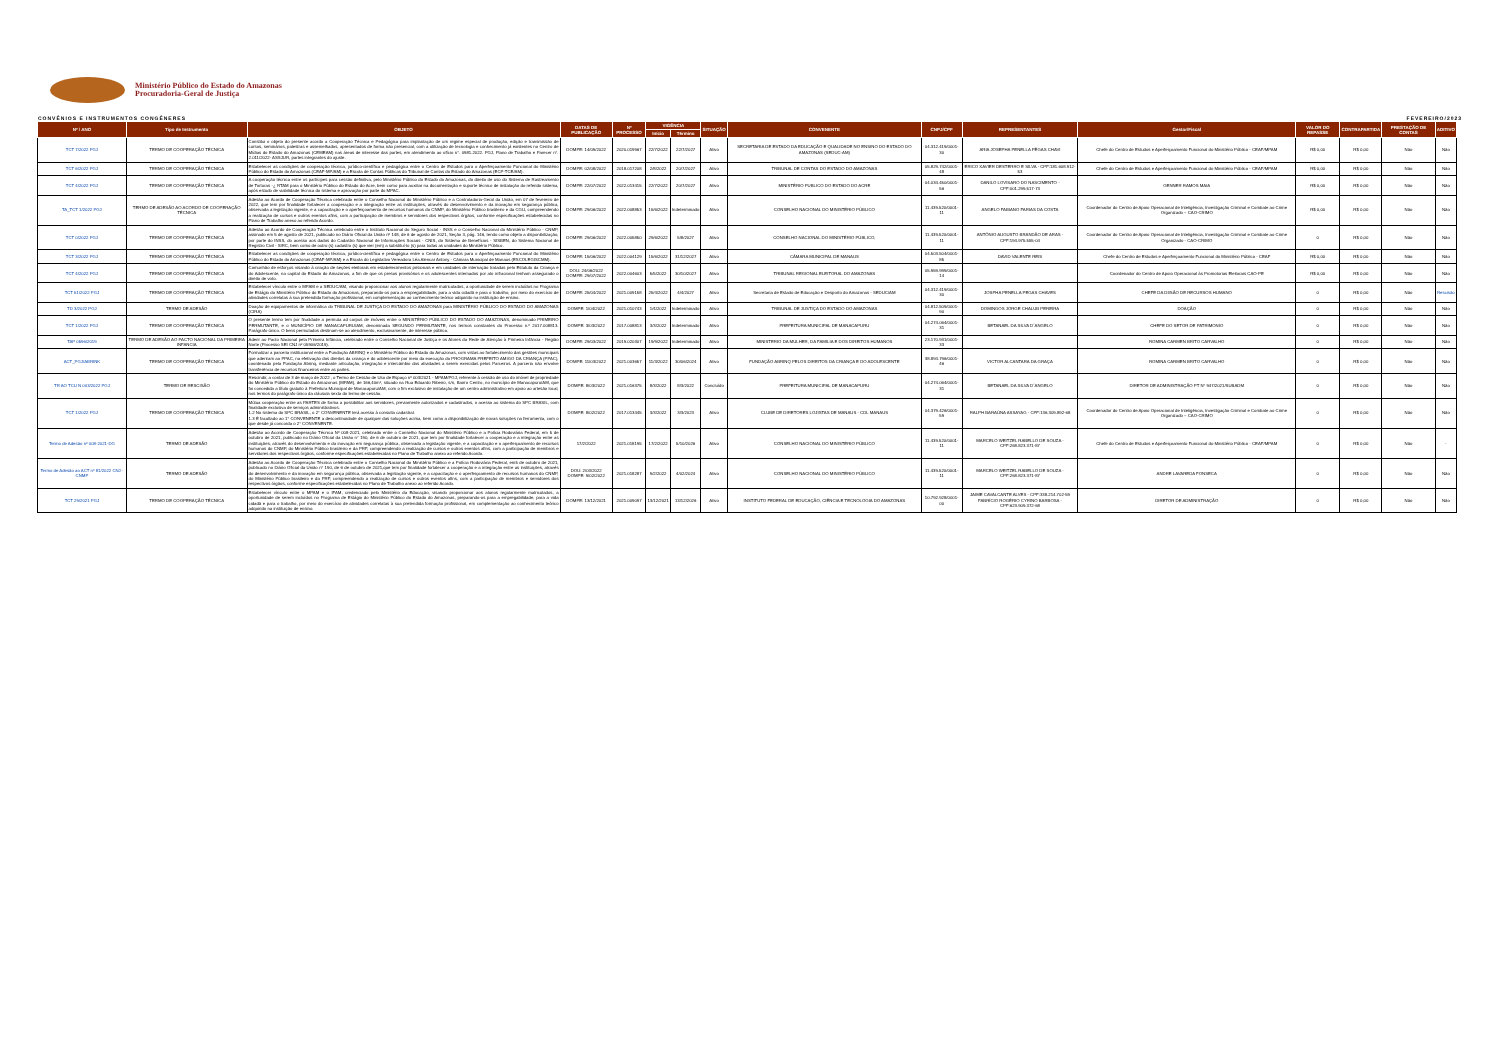Ministério Público do Estado do Amazonas
Procuradoria-Geral de Justiça
CONVÊNIOS E INSTRUMENTOS CONGÊNERES FEVEREIRO/2023
| Nº / ANO | Tipo de Instrumento | OBJETO | DATAS DE PUBLICAÇÃO | Nº PROCESSO | VIGÊNCIA | | SITUAÇÃO | CONVENENTE | CNPJ/CPF | REPRESENTANTES | Gestor/Fiscal | VALOR DO REPASSE | CONTRAPARTIDA | PRESTAÇÃO DE CONTAS | ADITIVO |
| --- | --- | --- | --- | --- | --- | --- | --- | --- | --- | --- | --- | --- | --- | --- | --- |
| | | | | | Início | Término | | | | | | | | | |
| TCT 7/2022 PGJ | TERMO DE COOPERAÇÃO TÉCNICA | Constitui o objeto do presente acordo a Cooperação Técnica e Pedagógica para implantação de um regime especial de produção, edição e transmissão de cursos, seminários, palestras e assemelhados, apresentados de forma não presencial, com a utilização de tecnologia e conhecimento já existentes no Centro de Mídias do Estado do Amazonas (CEMEAM) nas áreas de interesse das partes, em atendimento ao ofício n°. 0981.2022. PGJ, Plano de Trabalho e Parecer n°. 2.011/2022- ASSJUR, partes integrantes do ajuste. | DOMPE: 14/09/2022 | 2020.019967 | 22/7/2022 | 22/7/2027 | Ativo | SECRETARIA DE ESTADO DA EDUCAÇÃO E QUALIDADE NO ENSINO DO ESTADO DO AMAZONAS (SEDUC-AM) | 04.312.419/0001-30 | ARIA JOSEPHA PENELLA PÊGAS CHAVI | Chefe do Centro de Estudos e Aperfeiçoamento Funcional do Ministério Público - CEAF/MPAM | R$ 0,00 | R$ 0,00 | Não | Não |
| TCT 6/2022 PGJ | TERMO DE COOPERAÇÃO TÉCNICA | Estabelecer as condições de cooperação técnica, jurídico-científica e pedagógica entre o Centro de Estudos para o Aperfeiçoamento Funcional do Ministério Público do Estado do Amazonas (CEAF-MP/AM) e a Escola de Contas Públicas do Tribunal de Contas do Estado do Amazonas (ECP-TCE/AM). | DOMPE: 02/08/2022 | 2018.017208 | 2/8/2022 | 20/7/2027 | Ativo | TRIBUNAL DE CONTAS DO ESTADO DO AMAZONAS | 05.829.742/0001-48 | ERICO XAVIER DESTERRO E SILVA - CPF:181.608.912-53 | Chefe do Centro de Estudos e Aperfeiçoamento Funcional do Ministério Público - CEAF/MPAM | R$ 0,00 | R$ 0,00 | Não | Não |
| TCT 4/2022 PGJ | TERMO DE COOPERAÇÃO TÉCNICA | A cooperação técnica entre os partícipes para cessão definitiva, pelo Ministério Público do Estado do Amazonas, do direito de uso do Sistema de Rastreamento de Torturas -¿ RTAM para o Ministério Público do Estado do Acre, bem como para auxiliar na documentação e suporte técnico de instalação do referido sistema, após estudo de viabilidade técnica do sistema e aprovação por parte do MPAC. | DOMPE: 22/07/2022 | 2022.013415 | 22/7/2022 | 20/7/2027 | Ativo | MINISTÉRIO PUBLICO DO ESTADO DO ACRE | 04.034.450/0001-56 | DANILO LOVISARO DO NASCIMENTO - CPF:001.299.517-73 | GENNER RAMOS MAIA | R$ 0,00 | R$ 0,00 | Não | Não |
| TA_TCT 1/2022 PGJ | TERMO DE ADESÃO AO ACORDO DE COOPERAÇÃO TÉCNICA | Adesão ao Acordo de Cooperação Técnica celebrado entre o Conselho Nacional do Ministério Público e a Controladoria-Geral da União, em 07 de fevereiro de 2022, que tem por finalidade fortalecer a cooperação e a integração entre as instituições, através do desenvolvimento e da inovação em segurança pública, observada a legislação vigente, e a capacitação e o aperfeiçoamento de recursos humanos do CNMP, do Ministério Público brasileiro e da CGU, compreendendo a realização de cursos e outros eventos afins, com a participação de membros e servidores dos respectivos órgãos, conforme especificações estabelecidas no Plano de Trabalho anexo ao referido Acordo. | DOMPE: 29/06/2022 | 2022.008853 | 15/6/2022 | Indeterminado | Ativo | CONSELHO NACIONAL DO MINISTÉRIO PÚBLICO | 11.439.520/0001-11 | ANGELO FABIANO FARIAS DA COSTA | Coordenador do Centro de Apoio Operacional de Inteligência, Investigação Criminal e Combate ao Crime Organizado – CAO-CRIMO | R$ 0,00 | R$ 0,00 | Não | Não |
| TCT 0/2022 PGJ | TERMO DE COOPERAÇÃO TÉCNICA | Adesão ao Acordo de Cooperação Técnica celebrado entre o Instituto Nacional do Seguro Social - INSS e o Conselho Nacional do Ministério Público - CNMP, assinado em 5 de agosto de 2021, publicado no Diário Oficial da União nº 148, de 6 de agosto de 2021, Seção 3, pág. 146, tendo como objeto a disponibilização, por parte do INSS, do acesso aos dados do Cadastro Nacional de Informações Sociais - CNIS, do Sistema de Benefícios - SISBEN, do Sistema Nacional de Registro Civil - SIRC, bem como de outro (s) cadastro (s) que vier (em) a substituí-lo (s) para todas as unidades do Ministério Público. | DOMPE: 29/06/2022 | 2022.005850 | 29/6/2022 | 5/8/2027 | Ativo | CONSELHO NACIONAL DO MINISTÉRIO PÚBLICO, | 11.439.520/0001-11 | ANTÔNIO AUGUSTO BRANDÃO DE ARAS - CPF:194.975.555-04 | Coordenador do Centro de Apoio Operacional de Inteligência, Investigação Criminal e Combate ao Crime Organizado - CAO-CRIMO | 0 | R$ 0,00 | Não | Não |
| TCT 3/2022 PGJ | TERMO DE COOPERAÇÃO TÉCNICA | Estabelecer as condições de cooperação técnica, jurídico-científica e pedagógica entre o Centro de Estudos para o Aperfeiçoamento Funcional do Ministério Público do Estado do Amazonas (CEAF-MP/AM) e a Escola do Legislativo Vereadora Léa Alencar Antony - Câmara Municipal de Manaus (ESCOLEGISCMM). | DOMPE: 15/06/2022 | 2022.004129 | 15/6/2022 | 31/12/2027 | Ativo | CÂMARA MUNICIPAL DE MANAUS | 04.503.504/0001-85 | DAVID VALENTE REIS | Chefe do Centro de Estudos e Aperfeiçoamento Funcional do Ministério Público - CEAF | R$ 0,00 | R$ 0,00 | Não | Não |
| TCT 4/2022 PGJ | TERMO DE COOPERAÇÃO TÉCNICA | Comunhão de esforços visando à criação de seções eleitorais em estabelecimentos prisionais e em unidades de internação tratadas pelo Estatuto da Criança e do Adolescente, na capital do Estado do Amazonas, a fim de que os presos provisórios e os adolescentes internados por ato infracional tenham assegurado o direito de voto. | DOU: 24/06/2022 DOMPE: 29/07/2022 | 2022.004603 | 5/5/2022 | 30/10/2027 | Ativo | TRIBUNAL REGIONAL ELEITORAL DO AMAZONAS | 05.959.999/0001-14 | | Coordenador do Centro de Apoio Operacional às Promotorias Eleitorais CAO-PE | R$ 0,00 | R$ 0,00 | Não | Não |
| TCT 51/2022 PGJ | TERMO DE COOPERAÇÃO TÉCNICA | Estabelecer vínculo entre o MPAM e a SEDUC/AM, visando proporcionar aos alunos regularmente matriculados, a oportunidade de serem incluídos no Programa de Estágio do Ministério Público do Estado do Amazonas, preparando-os para a empregabilidade, para a vida cidadã e para o trabalho, por meio do exercício de atividades correlatas à sua pretendida formação profissional, em complementação ao conhecimento teórico adquirido na instituição de ensino. | DOMPE: 25/04/2022 | 2021.009158 | 25/4/2022 | 4/4/2027 | Ativo | Secretaria de Estado de Educação e Desporto do Amazonas - SEDUC/AM | 04.312.419/0001-30 | JOSPHA PENELLA PEGAS CHAVES | CHEFE DA DIISÃO DE RECURSOS HUMANO | 0 | R$ 0,00 | Não | Rescisão |
| TD 3/2022 PGJ | TERMO DE ADESÃO | Doação de equipamentos de informática do TRIBUNAL DE JUSTIÇA DO ESTADO DO AMAZONAS para MINISTÉRIO PÚBLICO DO ESTADO DO AMAZONAS (CIRA) | DOMPE: 1/04/2022 | 2021.010743 | 1/4/2022 | Indeterminado | Ativo | TRIBUNAL DE JUSTIÇA DO ESTADO DO AMAZONAS | 04.812.509/0001-90 | DOMINGOS JORGE CHALUB PEREIRA | DOAÇÃO | 0 | R$ 0,00 | Não | Não |
| TCT 1/2022 PGJ | TERMO DE COOPERAÇÃO TÉCNICA | O presente termo tem por finalidade a permuta ad corpus de imóveis entre o MINISTÉRIO PÚBLICO DO ESTADO DO AMAZONAS, denominado PRIMEIRO PERMUTANTE, e o MUNICÍPIO DE MANACAPURU/AM, denominada SEGUNDO PERMUTANTE, nos termos constantes do Processo n.º 2017.008813. Parágrafo único. O bens permutados destinam-se ao atendimento, exclusivamente, de interesse público. | DOMPE: 3/03/2022 | 2017.008813 | 3/3/2022 | Indeterminado | Ativo | PREFEITURA MUNICIPAL DE MANACAPURU | 04.274.064/0001-31 | BETANAEL DA SILVA D´ANGELO | CHEFE DO SETOR DE PATRIMONIO | 0 | R$ 0,00 | Não | Não |
| TAP 0596/2019 | TERMO DE ADESÃO AO PACTO NACIONAL DA PRIMEIRA INFANCIA | Aderir ao Pacto Nacional pela Primeira Infância, celebrado entre o Conselho Nacional de Justiça e os Atores da Rede de Atenção à Primeira Infância - Região Norte (Processo SEI CNJ nº 05906/2019). | DOMPE: 29/03/2022 | 2019.020307 | 19/9/2022 | Indeterminado | Ativo | MINISTERIO DA MULHER, DA FAMILIA E DOS DIREITOS HUMANOS | 23.170.931/0001-33 | | ROMINA CARMEN BRITO CARVALHO | 0 | R$ 0,00 | Não | Não |
| ACT_PGJ/ABRINK | TERMO DE COOPERAÇÃO TÉCNICA | Formalizar a parceria institucional entre a Fundação ABRINQ e o Ministério Público do Estado do Amazonas, com vistas ao fortalecimento das gestões municipais que aderiram ao PPAC, na efetivação dos direitos da criança e do adolescente por meio da execução do PROGRAMA PREFEITO AMIGO DA CRIANÇA (PPAC), coordenado pela Fundação Abrinq, mediante articulação, integração e intercâmbio das atividades a serem exercidas pelos Parceiros. A parceria não envolve transferência de recursos financeiros entre as partes. | DOMPE: 11/03/2022 | 2021.003657 | 11/3/2022 | 30/06/2024 | Ativo | FUNDAÇÃO ABRINQ PELOS DIREITOS DA CRIANÇA E DO ADOLESCENTE | 38.894.796/0001-46 | VICTOR ALCANTARA DA GRAÇA | ROMINA CARMEN BRITO CARVALHO | 0 | R$ 0,00 | Não | Não |
| TR AO TCU N 003/2022 PGJ | TERMO DE RESCISÃO | Rescindir, a contar de 3 de março de 2022 , o Termo de Cessão de Uso de Espaço nº 003/2021 - MPAM/PGJ, referente à cessão de uso do imóvel de propriedade do Ministério Público do Estado do Amazonas (MPAM), de 166,40m², situado na Rua Eduardo Ribeiro, s/n, Bairro Centro, no município de Manacapuru/AM, que foi concedida a título gratuito à Prefeitura Municipal de Manacapuru/AM, com o fim exclusivo de instalação de um centro administrativo em apoio ao artesão local, nos termos do parágrafo único da cláusula sexta do termo de cessão. | DOMPE: 8/03/2022 | 2021.016375 | 8/3/2022 | 8/3/2022 | Concluído | PREFEITURA MUNICIPAL DE MANACAPURU | 04.274.064/0001-31 | BETANAEL DA SILVA D´ANGELO | DIRETOR DE ADMINISTRAÇÃO PT N° 947/2021/SUBADM | 0 | R$ 0,00 | Não | Não |
| TCT 1/2022 PGJ | TERMO DE COOPERAÇÃO TÉCNICA | Mútua cooperação entre as PARTES de forma a possibilitar aos servidores, previamente autorizados e cadastrados, o acesso ao sistema do SPC BRASIL, com finalidade exclusiva de serviços administrativos. 1.2 No sistema do SPC BRASIL, o 2° CONVENENTE terá acesso à consulta cadastral. 1.3 É facultado ao 1° CONVENENTE a descontinuidade de qualquer das soluções acima, bem como a disponibilização de novas soluções na ferramenta, com o que desde já concorda o 2° CONVENENTE. | DOMPE: 8/02/2022 | 2017.013445 | 3/3/2022 | 3/3/2023 | Ativo | CLUBE DE DIRETORES LOJISTAS DE MANAUS - CDL MANAUS | 04.379.426/0001-59 | RALPH BARAÚNA ASSAYAG - CPF:136.309.892-68 | Coordenador do Centro de Apoio Operacional de Inteligência, Investigação Criminal e Combate ao Crime Organizado – CAO-CRIMO | 0 | R$ 0,00 | Não | Não |
| Termo de Adesão nº 008-2021-DG | TERMO DE ADESÃO | Adesão ao Acordo de Cooperação Técnica Nº 008-2021, celebrado entre o Conselho Nacional do Ministério Público e a Polícia Rodoviária Federal, em 5 de outubro de 2021, publicado no Diário Oficial da União n° 190, de 6 de outubro de 2021, que tem por finalidade fortalecer a cooperação e a integração entre as instituições, através do desenvolvimento e da inovação em segurança pública, observada a legislação vigente, e a capacitação e o aperfeiçoamento de recursos humanos do CNMP, do Ministério Público brasileiro e da PRF, compreendendo a realização de cursos e outros eventos afins, com a participação de membros e servidores dos respectivos órgãos, conforme especificações estabelecidas no Plano de Trabalho anexo ao referido Acordo. | 17/2/2022 | 2021.018195 | 17/2/2022 | 5/10/2026 | Ativo | CONSELHO NACIONAL DO MINISTÉRIO PÚBLICO | 11.439.520/0001-11 | MARCELO WEITZEL RABELLO DE SOUZA - CPF:268.823.371-87 | Chefe do Centro de Estudos e Aperfeiçoamento Funcional do Ministério Público - CEAF/MPAM | 0 | R$ 0,00 | Não | - |
| Termo de Adesão ao ACT nº 81/2022 CNJ - CNMP | TERMO DE ADESÃO | Adesão ao Acordo de Cooperação Técnica celebrado entre o Conselho Nacional do Ministério Público e a Polícia Rodoviária Federal, em5 de outubro de 2021, publicado no Diário Oficial da União n° 190, de 6 de outubro de 2021,que tem por finalidade fortalecer a cooperação e a integração entre as instituições, através do desenvolvimento e da inovação em segurança pública, observada a legislação vigente, e a capacitação e o aperfeiçoamento de recursos humanos do CNMP, do Ministério Público brasileiro e da PRF, compreendendo a realização de cursos e outros eventos afins, com a participação de membros e servidores dos respectivos órgãos, conforme especificações estabelecidas no Plano de Trabalho anexo ao referido Acordo. | DOU: 2/03/2022 DOMPE: 9/02/2022 | 2021.018287 | 9/2/2022 | 4/02/2024 | Ativo | CONSELHO NACIONAL DO MINISTÉRIO PÚBLICO | 11.439.520/0001-11 | MARCELO WEITZEL RABELLO DE SOUZA - CPF:268.823.371-87 | ANDRE LAVAREDA FONSECA | 0 | R$ 0,00 | Não | Não |
| TCT 29/2021 PGJ | TERMO DE COOPERAÇÃO TÉCNICA | Estabelecer vínculo entre o MPAM e o IFAM, credenciado pelo Ministério da Educação, visando proporcionar aos alunos regularmente matriculados, a oportunidade de serem incluídos no Programa de Estágio do Ministério Público do Estado do Amazonas, preparando-os para a empregabilidade, para a vida cidadã e para o trabalho, por meio do exercício de atividades correlatas à sua pretendida formação profissional, em complementação ao conhecimento teórico adquirido na instituição de ensino. | DOMPE: 13/12/2021 | 2021.009097 | 13/12/2021 | 13/12/2026 | Ativo | INSTITUTO FEDERAL DE EDUCAÇÃO, CIÊNCIA E TECNOLOGIA DO AMAZONAS | 10.792.928/0001-00 | JAIME CAVALCANTE ALVES - CPF:338.214.702-59 FABRÍCIO ROGÉRIO CYRINO BARBOSA - CPF:623.909.372-68 | DIRETOR DE ADMINISTRAÇÃO | 0 | R$ 0,00 | Não | Não |